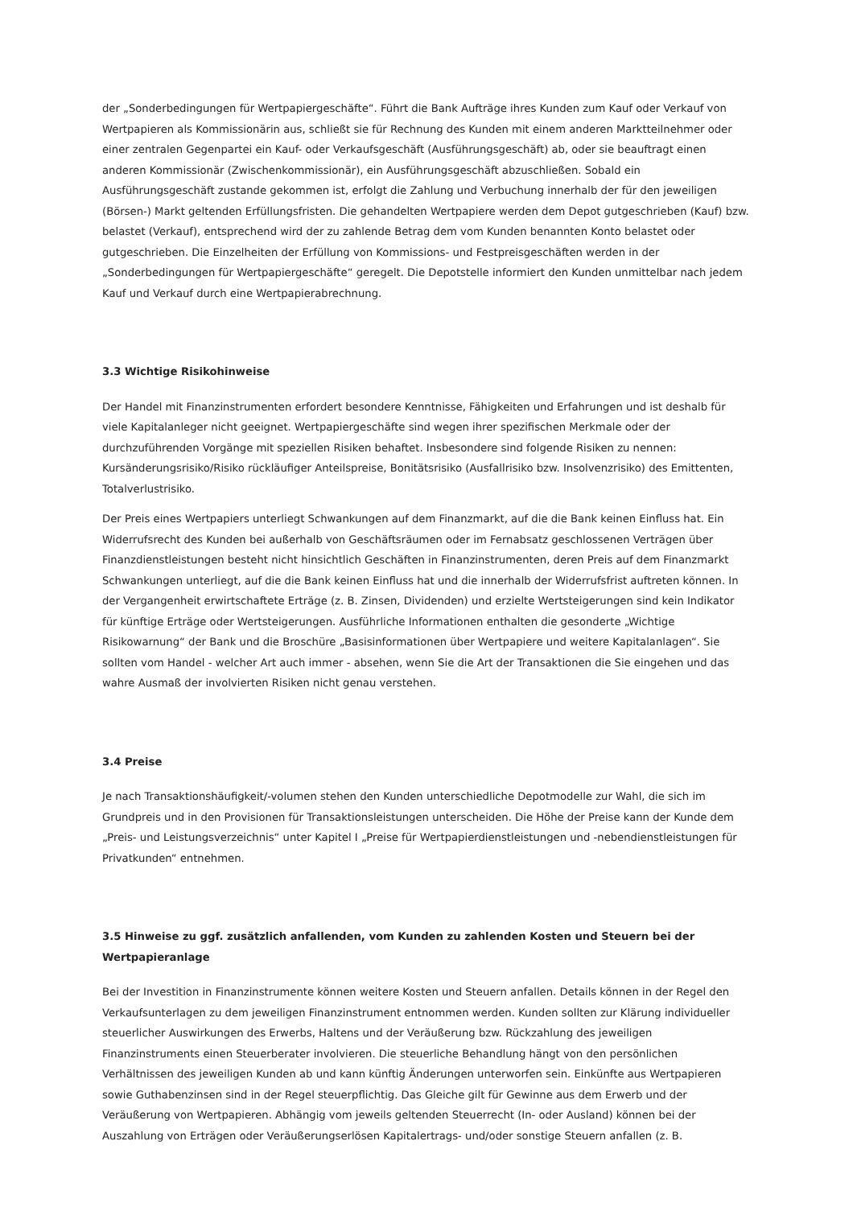der „Sonderbedingungen für Wertpapiergeschäfte“. Führt die Bank Aufträge ihres Kunden zum Kauf oder Verkauf von Wertpapieren als Kommissionärin aus, schließt sie für Rechnung des Kunden mit einem anderen Marktteilnehmer oder einer zentralen Gegenpartei ein Kauf- oder Verkaufsgeschäft (Ausführungsgeschäft) ab, oder sie beauftragt einen anderen Kommissionär (Zwischenkommissionär), ein Ausführungsgeschäft abzuschließen. Sobald ein Ausführungsgeschäft zustande gekommen ist, erfolgt die Zahlung und Verbuchung innerhalb der für den jeweiligen (Börsen-) Markt geltenden Erfüllungsfristen. Die gehandelten Wertpapiere werden dem Depot gutgeschrieben (Kauf) bzw. belastet (Verkauf), entsprechend wird der zu zahlende Betrag dem vom Kunden benannten Konto belastet oder gutgeschrieben. Die Einzelheiten der Erfüllung von Kommissions- und Festpreisgeschäften werden in der „Sonderbedingungen für Wertpapiergeschäfte“ geregelt. Die Depotstelle informiert den Kunden unmittelbar nach jedem Kauf und Verkauf durch eine Wertpapierabrechnung.
3.3 Wichtige Risikohinweise
Der Handel mit Finanzinstrumenten erfordert besondere Kenntnisse, Fähigkeiten und Erfahrungen und ist deshalb für viele Kapitalanleger nicht geeignet. Wertpapiergeschäfte sind wegen ihrer spezifischen Merkmale oder der durchzuführenden Vorgänge mit speziellen Risiken behaftet. Insbesondere sind folgende Risiken zu nennen: Kursänderungsrisiko/Risiko rückläufiger Anteilspreise, Bonitätsrisiko (Ausfallrisiko bzw. Insolvenzrisiko) des Emittenten, Totalverlustrisiko.
Der Preis eines Wertpapiers unterliegt Schwankungen auf dem Finanzmarkt, auf die die Bank keinen Einfluss hat. Ein Widerrufsrecht des Kunden bei außerhalb von Geschäftsräumen oder im Fernabsatz geschlossenen Verträgen über Finanzdienstleistungen besteht nicht hinsichtlich Geschäften in Finanzinstrumenten, deren Preis auf dem Finanzmarkt Schwankungen unterliegt, auf die die Bank keinen Einfluss hat und die innerhalb der Widerrufsfrist auftreten können. In der Vergangenheit erwirtschaftete Erträge (z. B. Zinsen, Dividenden) und erzielte Wertsteigerungen sind kein Indikator für künftige Erträge oder Wertsteigerungen. Ausführliche Informationen enthalten die gesonderte „Wichtige Risikowarnung“ der Bank und die Broschüre „Basisinformationen über Wertpapiere und weitere Kapitalanlagen“. Sie sollten vom Handel - welcher Art auch immer - absehen, wenn Sie die Art der Transaktionen die Sie eingehen und das wahre Ausmaß der involvierten Risiken nicht genau verstehen.
3.4 Preise
Je nach Transaktionshäufigkeit/-volumen stehen den Kunden unterschiedliche Depotmodelle zur Wahl, die sich im Grundpreis und in den Provisionen für Transaktionsleistungen unterscheiden. Die Höhe der Preise kann der Kunde dem „Preis- und Leistungsverzeichnis“ unter Kapitel I „Preise für Wertpapierdienstleistungen und -nebendienstleistungen für Privatkunden“ entnehmen.
3.5 Hinweise zu ggf. zusätzlich anfallenden, vom Kunden zu zahlenden Kosten und Steuern bei der Wertpapieranlage
Bei der Investition in Finanzinstrumente können weitere Kosten und Steuern anfallen. Details können in der Regel den Verkaufsunterlagen zu dem jeweiligen Finanzinstrument entnommen werden. Kunden sollten zur Klärung individueller steuerlicher Auswirkungen des Erwerbs, Haltens und der Veräußerung bzw. Rückzahlung des jeweiligen Finanzinstruments einen Steuerberater involvieren. Die steuerliche Behandlung hängt von den persönlichen Verhältnissen des jeweiligen Kunden ab und kann künftig Änderungen unterworfen sein. Einkünfte aus Wertpapieren sowie Guthabenzinsen sind in der Regel steuerpflichtig. Das Gleiche gilt für Gewinne aus dem Erwerb und der Veräußerung von Wertpapieren. Abhängig vom jeweils geltenden Steuerrecht (In- oder Ausland) können bei der Auszahlung von Erträgen oder Veräußerungserlösen Kapitalertrags- und/oder sonstige Steuern anfallen (z. B.